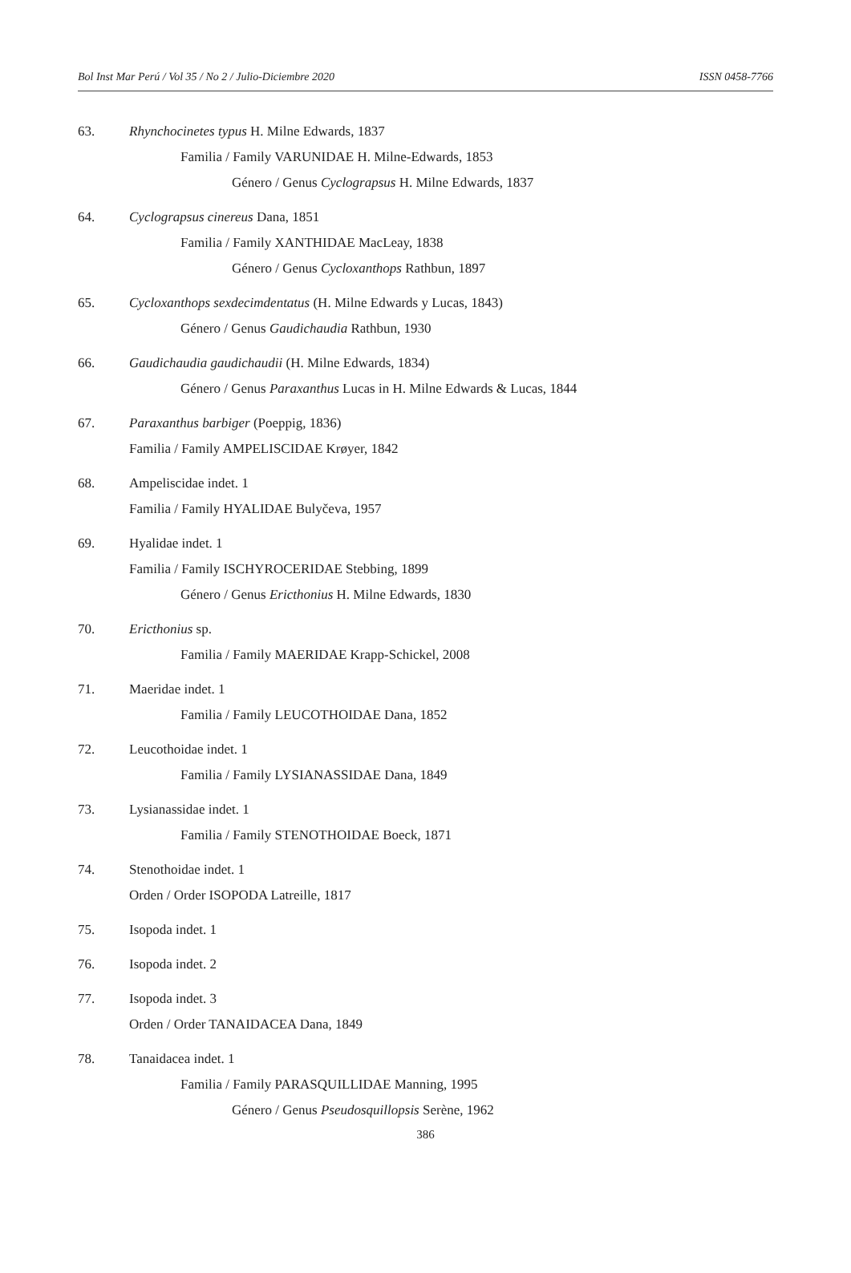Bol Inst Mar Perú / Vol 35 / No 2 / Julio-Diciembre 2020 ISSN 0458-7766
63. Rhynchocinetes typus H. Milne Edwards, 1837
Familia / Family VARUNIDAE H. Milne-Edwards, 1853
Género / Genus Cyclograpsus H. Milne Edwards, 1837
64. Cyclograpsus cinereus Dana, 1851
Familia / Family XANTHIDAE MacLeay, 1838
Género / Genus Cycloxanthops Rathbun, 1897
65. Cycloxanthops sexdecimdentatus (H. Milne Edwards y Lucas, 1843)
Género / Genus Gaudichaudia Rathbun, 1930
66. Gaudichaudia gaudichaudii (H. Milne Edwards, 1834)
Género / Genus Paraxanthus Lucas in H. Milne Edwards & Lucas, 1844
67. Paraxanthus barbiger (Poeppig, 1836)
Familia / Family AMPELISCIDAE Krøyer, 1842
68. Ampeliscidae indet. 1
Familia / Family HYALIDAE Bulyčeva, 1957
69. Hyalidae indet. 1
Familia / Family ISCHYROCERIDAE Stebbing, 1899
Género / Genus Ericthonius H. Milne Edwards, 1830
70. Ericthonius sp.
Familia / Family MAERIDAE Krapp-Schickel, 2008
71. Maeridae indet. 1
Familia / Family LEUCOTHOIDAE Dana, 1852
72. Leucothoidae indet. 1
Familia / Family LYSIANASSIDAE Dana, 1849
73. Lysianassidae indet. 1
Familia / Family STENOTHOIDAE Boeck, 1871
74. Stenothoidae indet. 1
Orden / Order ISOPODA Latreille, 1817
75. Isopoda indet. 1
76. Isopoda indet. 2
77. Isopoda indet. 3
Orden / Order TANAIDACEA Dana, 1849
78. Tanaidacea indet. 1
Familia / Family PARASQUILLIDAE Manning, 1995
Género / Genus Pseudosquillopsis Serène, 1962
386